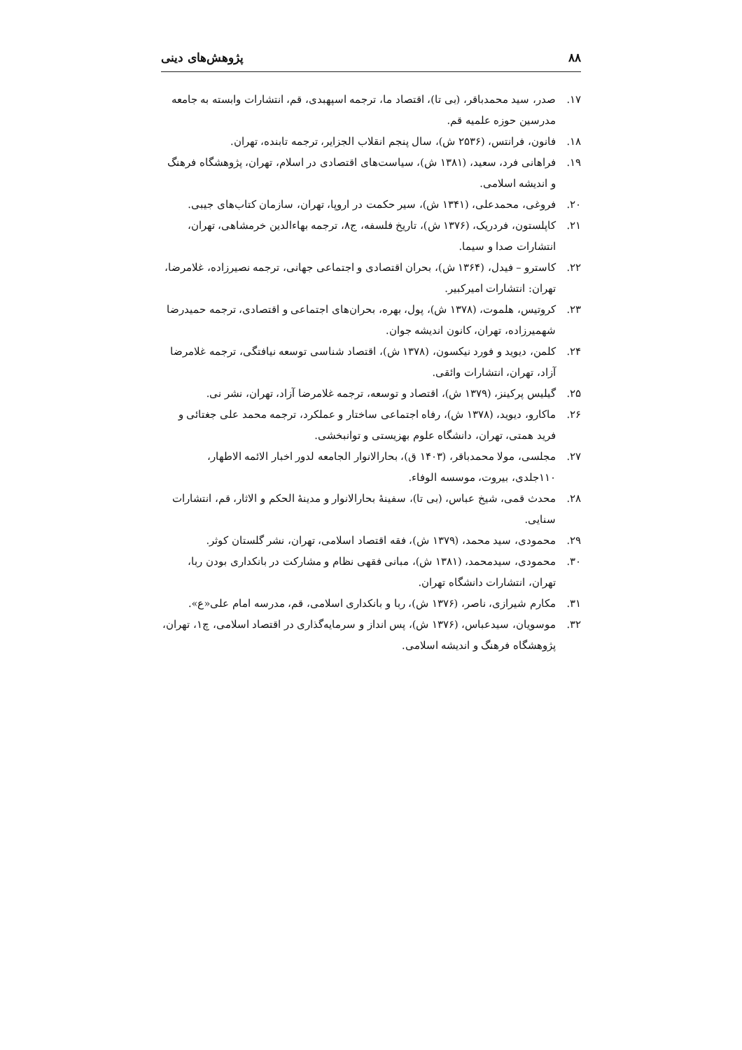۸۸ پژوهش‌های دینی
۱۷. صدر، سید محمدباقر، (بی تا)، اقتصاد ما، ترجمه اسپهبدی، قم، انتشارات وابسته به جامعه مدرسین حوزه علمیه قم.
۱۸. فانون، فرانتس، (۲۵۳۶ ش)، سال پنجم انقلاب الجزایر، ترجمه تابنده، تهران.
۱۹. فراهانی فرد، سعید، (۱۳۸۱ ش)، سیاست‌های اقتصادی در اسلام، تهران، پژوهشگاه فرهنگ و اندیشه اسلامی.
۲۰. فروغی، محمدعلی، (۱۳۴۱ ش)، سیر حکمت در اروپا، تهران، سازمان کتاب‌های جیبی.
۲۱. کاپلستون، فردریک، (۱۳۷۶ ش)، تاریخ فلسفه، ج۸، ترجمه بهاءالدین خرمشاهی، تهران، انتشارات صدا و سیما.
۲۲. کاسترو – فیدل، (۱۳۶۴ ش)، بحران اقتصادی و اجتماعی جهانی، ترجمه نصیرزاده، غلامرضا، تهران: انتشارات امیرکبیر.
۲۳. کروتیس، هلموت، (۱۳۷۸ ش)، پول، بهره، بحران‌های اجتماعی و اقتصادی، ترجمه حمیدرضا شهمیرزاده، تهران، کانون اندیشه جوان.
۲۴. کلمن، دیوید و فورد نیکسون، (۱۳۷۸ ش)، اقتصاد شناسی توسعه نیافتگی، ترجمه غلامرضا آزاد، تهران، انتشارات وائقی.
۲۵. گیلیس پرکینز، (۱۳۷۹ ش)، اقتصاد و توسعه، ترجمه غلامرضا آزاد، تهران، نشر نی.
۲۶. ماکارو، دیوید، (۱۳۷۸ ش)، رفاه اجتماعی ساختار و عملکرد، ترجمه محمد علی جغتائی و فرید همتی، تهران، دانشگاه علوم بهزیستی و توانبخشی.
۲۷. مجلسی، مولا محمدباقر، (۱۴۰۳ ق)، بحارالانوار الجامعه لدور اخبار الائمه الاطهار، ۱۱۰جلدی، بیروت، موسسه الوفاء.
۲۸. محدث قمی، شیخ عباس، (بی تا)، سفینهٔ بحارالانوار و مدینهٔ الحکم و الاثار، قم، انتشارات سنایی.
۲۹. محمودی، سید محمد، (۱۳۷۹ ش)، فقه اقتصاد اسلامی، تهران، نشر گلستان کوثر.
۳۰. محمودی، سیدمحمد، (۱۳۸۱ ش)، مبانی فقهی نظام و مشارکت در بانکداری بودن ربا، تهران، انتشارات دانشگاه تهران.
۳۱. مکارم شیرازی، ناصر، (۱۳۷۶ ش)، ربا و بانکداری اسلامی، قم، مدرسه امام علی«ع».
۳۲. موسویان، سیدعباس، (۱۳۷۶ ش)، پس انداز و سرمایه‌گذاری در اقتصاد اسلامی، چ۱، تهران، پژوهشگاه فرهنگ و اندیشه اسلامی.